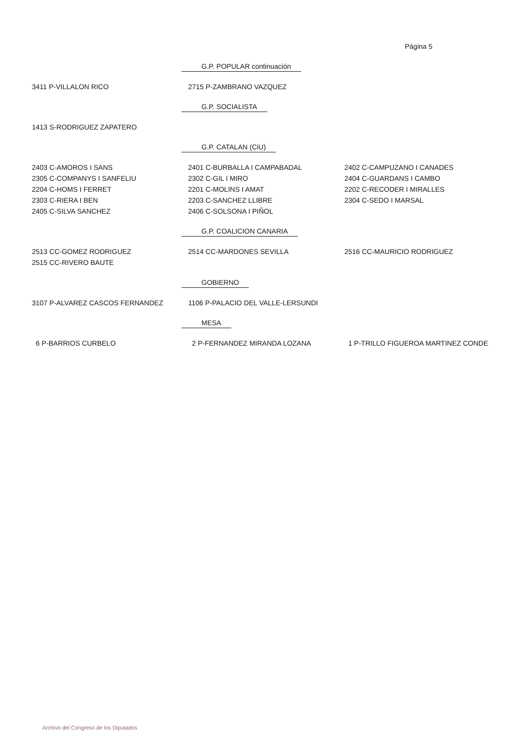Página 5
G.P. POPULAR continuación
| 3411 P-VILLALON RICO | 2715 P-ZAMBRANO VAZQUEZ | |
G.P. SOCIALISTA
| 1413 S-RODRIGUEZ ZAPATERO | | |
G.P. CATALAN (CiU)
| 2403 C-AMOROS I SANS | 2401 C-BURBALLA I CAMPABADAL | 2402 C-CAMPUZANO I CANADES |
| 2305 C-COMPANYS I SANFELIU | 2302 C-GIL I MIRO | 2404 C-GUARDANS I CAMBO |
| 2204 C-HOMS I FERRET | 2201 C-MOLINS I AMAT | 2202 C-RECODER I MIRALLES |
| 2303 C-RIERA I BEN | 2203 C-SANCHEZ LLIBRE | 2304 C-SEDO I MARSAL |
| 2405 C-SILVA SANCHEZ | 2406 C-SOLSONA I PIÑOL | |
G.P. COALICION CANARIA
| 2513 CC-GOMEZ RODRIGUEZ | 2514 CC-MARDONES SEVILLA | 2516 CC-MAURICIO RODRIGUEZ |
| 2515 CC-RIVERO BAUTE | | |
GOBIERNO
| 3107 P-ALVAREZ CASCOS FERNANDEZ | 1106 P-PALACIO DEL VALLE-LERSUNDI | |
MESA
| 6 P-BARRIOS CURBELO | 2 P-FERNANDEZ MIRANDA LOZANA | 1 P-TRILLO FIGUEROA MARTINEZ CONDE |
Archivo del Congreso de los Diputados